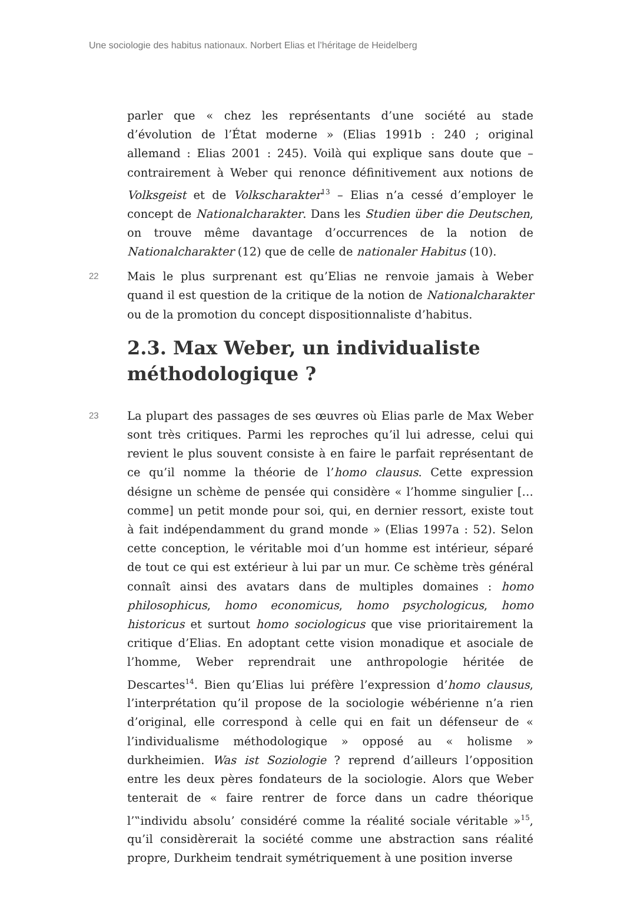Une sociologie des habitus nationaux. Norbert Elias et l’héritage de Heidelberg
parler que « chez les représentants d’une société au stade d’évolution de l’État moderne » (Elias 1991b : 240 ; original allemand : Elias 2001 : 245). Voilà qui explique sans doute que – contrairement à Weber qui renonce définitivement aux notions de Volksgeist et de Volkscharakter<sup>13</sup> – Elias n’a cessé d’employer le concept de Nationalcharakter. Dans les Studien über die Deutschen, on trouve même davantage d’occurrences de la notion de Nationalcharakter (12) que de celle de nationaler Habitus (10).
22
Mais le plus surprenant est qu’Elias ne renvoie jamais à Weber quand il est question de la critique de la notion de Nationalcharakter ou de la promotion du concept dispositionnaliste d’habitus.
2.3. Max Weber, un individualiste méthodologique ?
23
La plupart des passages de ses œuvres où Elias parle de Max Weber sont très critiques. Parmi les reproches qu’il lui adresse, celui qui revient le plus souvent consiste à en faire le parfait représentant de ce qu’il nomme la théorie de l’homo clausus. Cette expression désigne un schème de pensée qui considère « l’homme singulier […comme] un petit monde pour soi, qui, en dernier ressort, existe tout à fait indépendamment du grand monde » (Elias 1997a : 52). Selon cette conception, le véritable moi d’un homme est intérieur, séparé de tout ce qui est extérieur à lui par un mur. Ce schème très général connaît ainsi des avatars dans de multiples domaines : homo philosophicus, homo economicus, homo psychologicus, homo historicus et surtout homo sociologicus que vise prioritairement la critique d’Elias. En adoptant cette vision monadique et asociale de l’homme, Weber reprendrait une anthropologie héritée de Descartes<sup>14</sup>. Bien qu’Elias lui préfère l’expression d’homo clausus, l’interprétation qu’il propose de la sociologie wébérienne n’a rien d’original, elle correspond à celle qui en fait un défenseur de « l’individualisme méthodologique » opposé au « holisme » durkheimien. Was ist Soziologie ? reprend d’ailleurs l’opposition entre les deux pères fondateurs de la sociologie. Alors que Weber tenterait de « faire rentrer de force dans un cadre théorique l’‟individu absolu’ considéré comme la réalité sociale véritable »<sup>15</sup>, qu’il considèrerait la société comme une abstraction sans réalité propre, Durkheim tendrait symétriquement à une position inverse